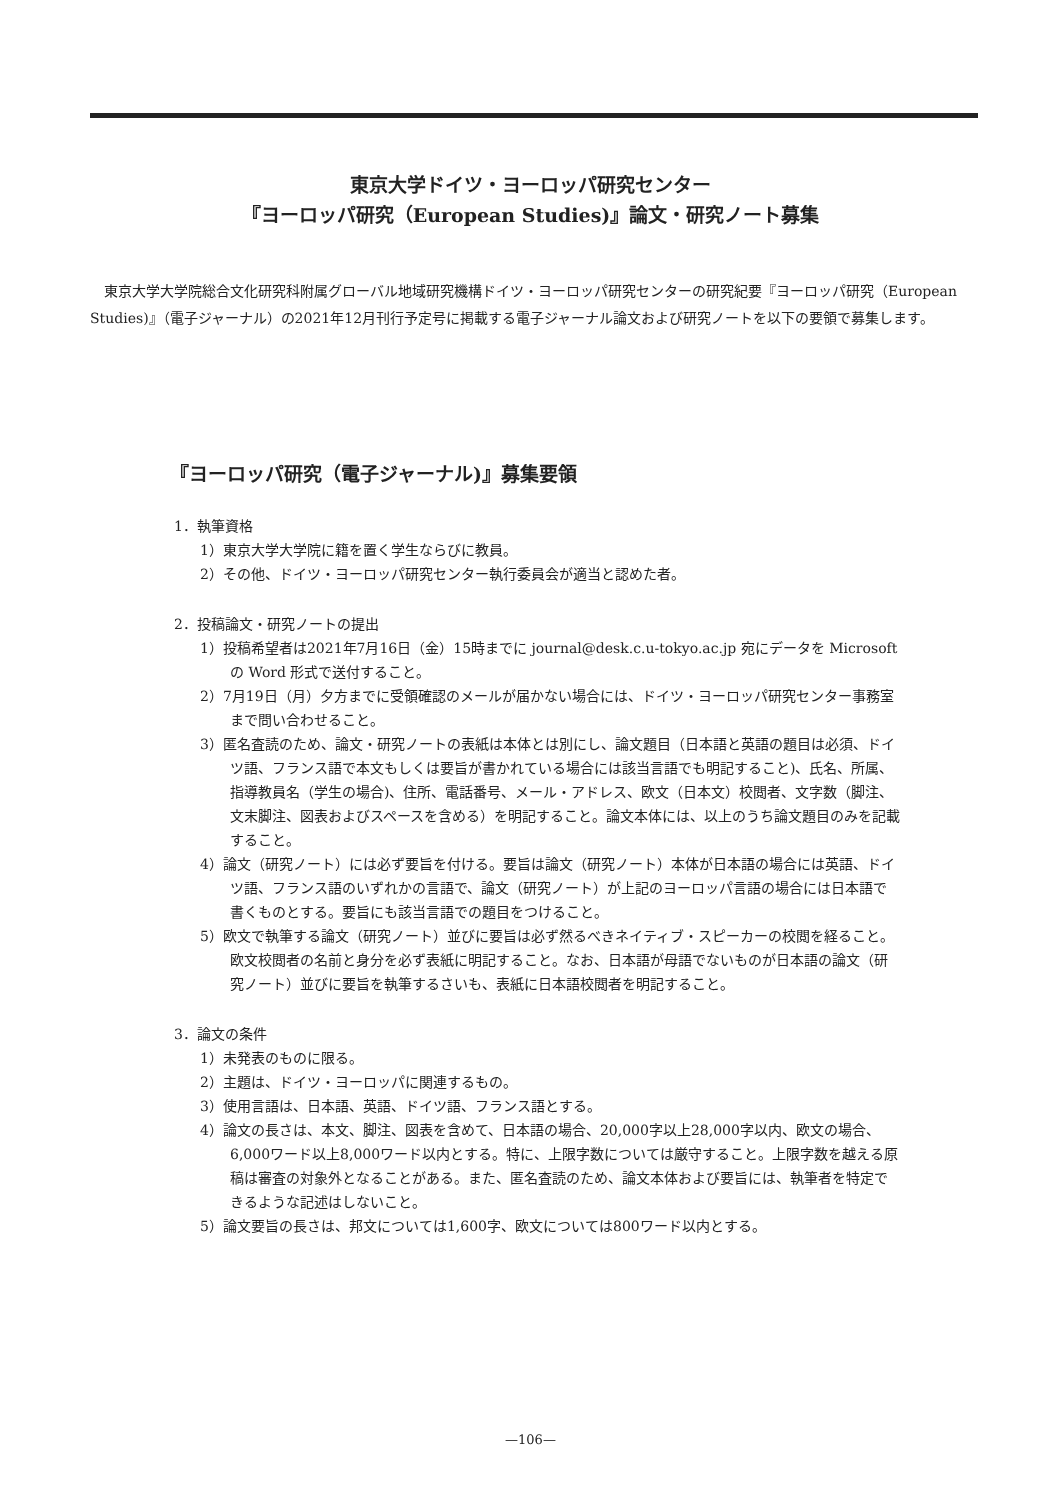東京大学ドイツ・ヨーロッパ研究センター
『ヨーロッパ研究（European Studies)』論文・研究ノート募集
東京大学大学院総合文化研究科附属グローバル地域研究機構ドイツ・ヨーロッパ研究センターの研究紀要『ヨーロッパ研究（European Studies)』（電子ジャーナル）の2021年12月刊行予定号に掲載する電子ジャーナル論文および研究ノートを以下の要領で募集します。
『ヨーロッパ研究（電子ジャーナル)』募集要領
1．執筆資格
1）東京大学大学院に籍を置く学生ならびに教員。
2）その他、ドイツ・ヨーロッパ研究センター執行委員会が適当と認めた者。
2．投稿論文・研究ノートの提出
1）投稿希望者は2021年7月16日（金）15時までに journal@desk.c.u-tokyo.ac.jp 宛にデータを Microsoft の Word 形式で送付すること。
2）7月19日（月）夕方までに受領確認のメールが届かない場合には、ドイツ・ヨーロッパ研究センター事務室まで問い合わせること。
3）匿名査読のため、論文・研究ノートの表紙は本体とは別にし、論文題目（日本語と英語の題目は必須、ドイツ語、フランス語で本文もしくは要旨が書かれている場合には該当言語でも明記すること)、氏名、所属、指導教員名（学生の場合)、住所、電話番号、メール・アドレス、欧文（日本文）校閲者、文字数（脚注、文末脚注、図表およびスペースを含める）を明記すること。論文本体には、以上のうち論文題目のみを記載すること。
4）論文（研究ノート）には必ず要旨を付ける。要旨は論文（研究ノート）本体が日本語の場合には英語、ドイツ語、フランス語のいずれかの言語で、論文（研究ノート）が上記のヨーロッパ言語の場合には日本語で書くものとする。要旨にも該当言語での題目をつけること。
5）欧文で執筆する論文（研究ノート）並びに要旨は必ず然るべきネイティブ・スピーカーの校閲を経ること。欧文校閲者の名前と身分を必ず表紙に明記すること。なお、日本語が母語でないものが日本語の論文（研究ノート）並びに要旨を執筆するさいも、表紙に日本語校閲者を明記すること。
3．論文の条件
1）未発表のものに限る。
2）主題は、ドイツ・ヨーロッパに関連するもの。
3）使用言語は、日本語、英語、ドイツ語、フランス語とする。
4）論文の長さは、本文、脚注、図表を含めて、日本語の場合、20,000字以上28,000字以内、欧文の場合、6,000ワード以上8,000ワード以内とする。特に、上限字数については厳守すること。上限字数を越える原稿は審査の対象外となることがある。また、匿名査読のため、論文本体および要旨には、執筆者を特定できるような記述はしないこと。
5）論文要旨の長さは、邦文については1,600字、欧文については800ワード以内とする。
—106—